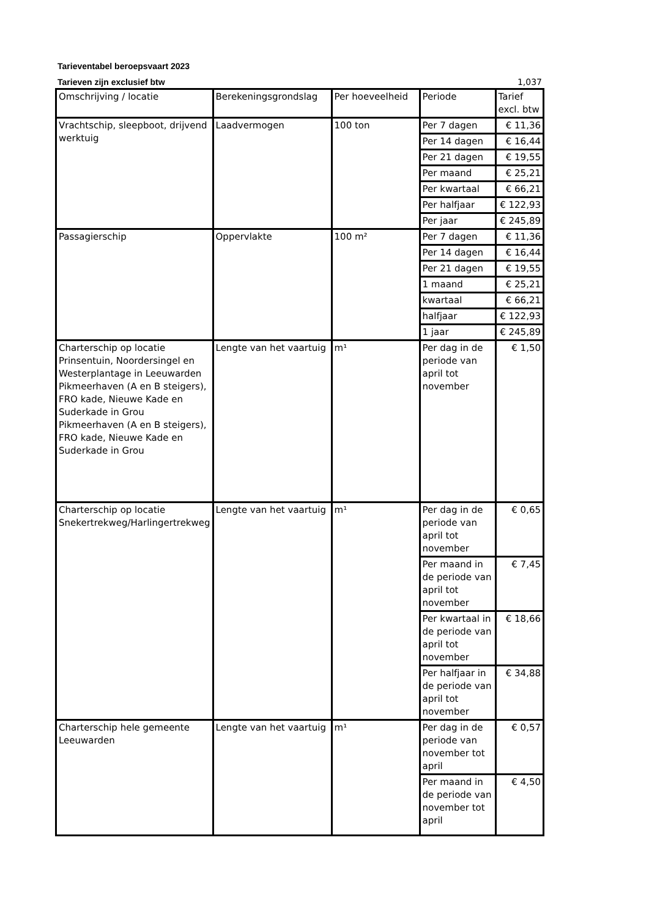Tarieventabel beroepsvaart 2023
Tarieven zijn exclusief btw 1,037
| Omschrijving / locatie | Berekeningsgrondslag | Per hoeveelheid | Periode | Tarief excl. btw |
| --- | --- | --- | --- | --- |
| Vrachtschip, sleepboot, drijvend werktuig | Laadvermogen | 100 ton | Per 7 dagen | € 11,36 |
| | | | Per 14 dagen | € 16,44 |
| | | | Per 21 dagen | € 19,55 |
| | | | Per maand | € 25,21 |
| | | | Per kwartaal | € 66,21 |
| | | | Per halfjaar | € 122,93 |
| | | | Per jaar | € 245,89 |
| Passagierschip | Oppervlakte | 100 m² | Per 7 dagen | € 11,36 |
| | | | Per 14 dagen | € 16,44 |
| | | | Per 21 dagen | € 19,55 |
| | | | 1 maand | € 25,21 |
| | | | kwartaal | € 66,21 |
| | | | halfjaar | € 122,93 |
| | | | 1 jaar | € 245,89 |
| Charterschip op locatie Prinsentuin, Noordersingel en Westerplantage in Leeuwarden Pikmeerhaven (A en B steigers), FRO kade, Nieuwe Kade en Suderkade in Grou Pikmeerhaven (A en B steigers), FRO kade, Nieuwe Kade en Suderkade in Grou | Lengte van het vaartuig | m¹ | Per dag in de periode van april tot november | € 1,50 |
| Charterschip op locatie Snekertrekweg/Harlingertrekweg | Lengte van het vaartuig | m¹ | Per dag in de periode van april tot november | € 0,65 |
| | | | Per maand in de periode van april tot november | € 7,45 |
| | | | Per kwartaal in de periode van april tot november | € 18,66 |
| | | | Per halfjaar in de periode van april tot november | € 34,88 |
| Charterschip hele gemeente Leeuwarden | Lengte van het vaartuig | m¹ | Per dag in de periode van november tot april | € 0,57 |
| | | | Per maand in de periode van november tot april | € 4,50 |